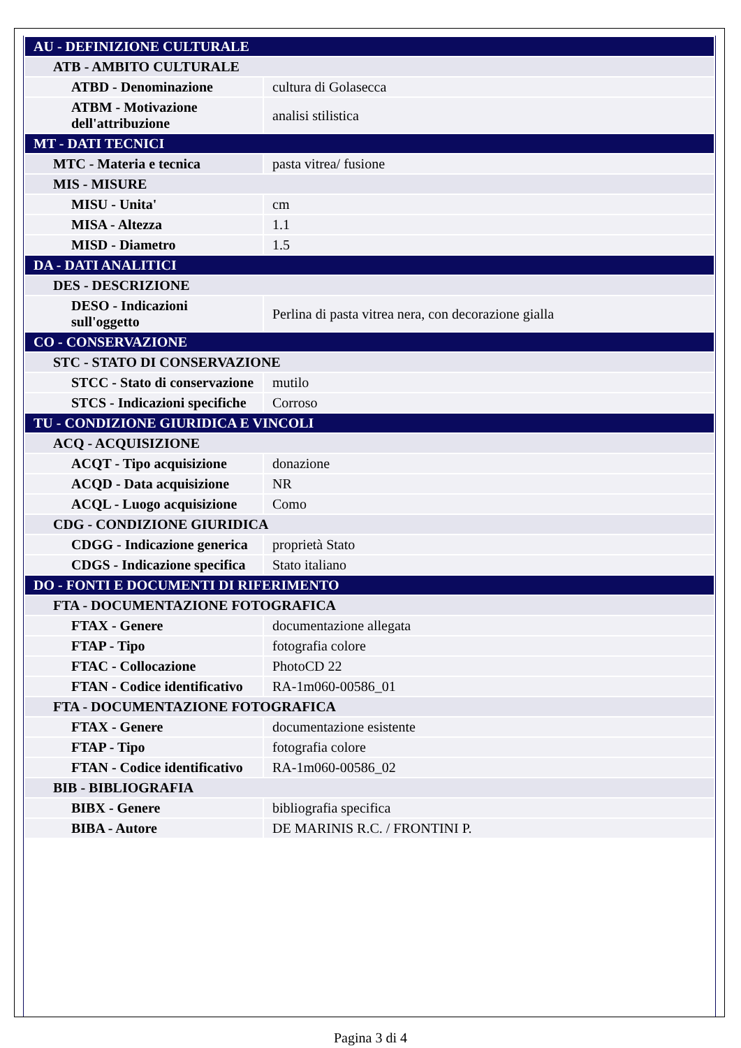| AU - DEFINIZIONE CULTURALE | |
| ATB - AMBITO CULTURALE | |
| ATBD - Denominazione | cultura di Golasecca |
| ATBM - Motivazione dell'attribuzione | analisi stilistica |
| MT - DATI TECNICI | |
| MTC - Materia e tecnica | pasta vitrea/ fusione |
| MIS - MISURE | |
| MISU - Unita' | cm |
| MISA - Altezza | 1.1 |
| MISD - Diametro | 1.5 |
| DA - DATI ANALITICI | |
| DES - DESCRIZIONE | |
| DESO - Indicazioni sull'oggetto | Perlina di pasta vitrea nera, con decorazione gialla |
| CO - CONSERVAZIONE | |
| STC - STATO DI CONSERVAZIONE | |
| STCC - Stato di conservazione | mutilo |
| STCS - Indicazioni specifiche | Corroso |
| TU - CONDIZIONE GIURIDICA E VINCOLI | |
| ACQ - ACQUISIZIONE | |
| ACQT - Tipo acquisizione | donazione |
| ACQD - Data acquisizione | NR |
| ACQL - Luogo acquisizione | Como |
| CDG - CONDIZIONE GIURIDICA | |
| CDGG - Indicazione generica | proprietà Stato |
| CDGS - Indicazione specifica | Stato italiano |
| DO - FONTI E DOCUMENTI DI RIFERIMENTO | |
| FTA - DOCUMENTAZIONE FOTOGRAFICA | |
| FTAX - Genere | documentazione allegata |
| FTAP - Tipo | fotografia colore |
| FTAC - Collocazione | PhotoCD 22 |
| FTAN - Codice identificativo | RA-1m060-00586_01 |
| FTA - DOCUMENTAZIONE FOTOGRAFICA | |
| FTAX - Genere | documentazione esistente |
| FTAP - Tipo | fotografia colore |
| FTAN - Codice identificativo | RA-1m060-00586_02 |
| BIB - BIBLIOGRAFIA | |
| BIBX - Genere | bibliografia specifica |
| BIBA - Autore | DE MARINIS R.C. / FRONTINI P. |
Pagina 3 di 4